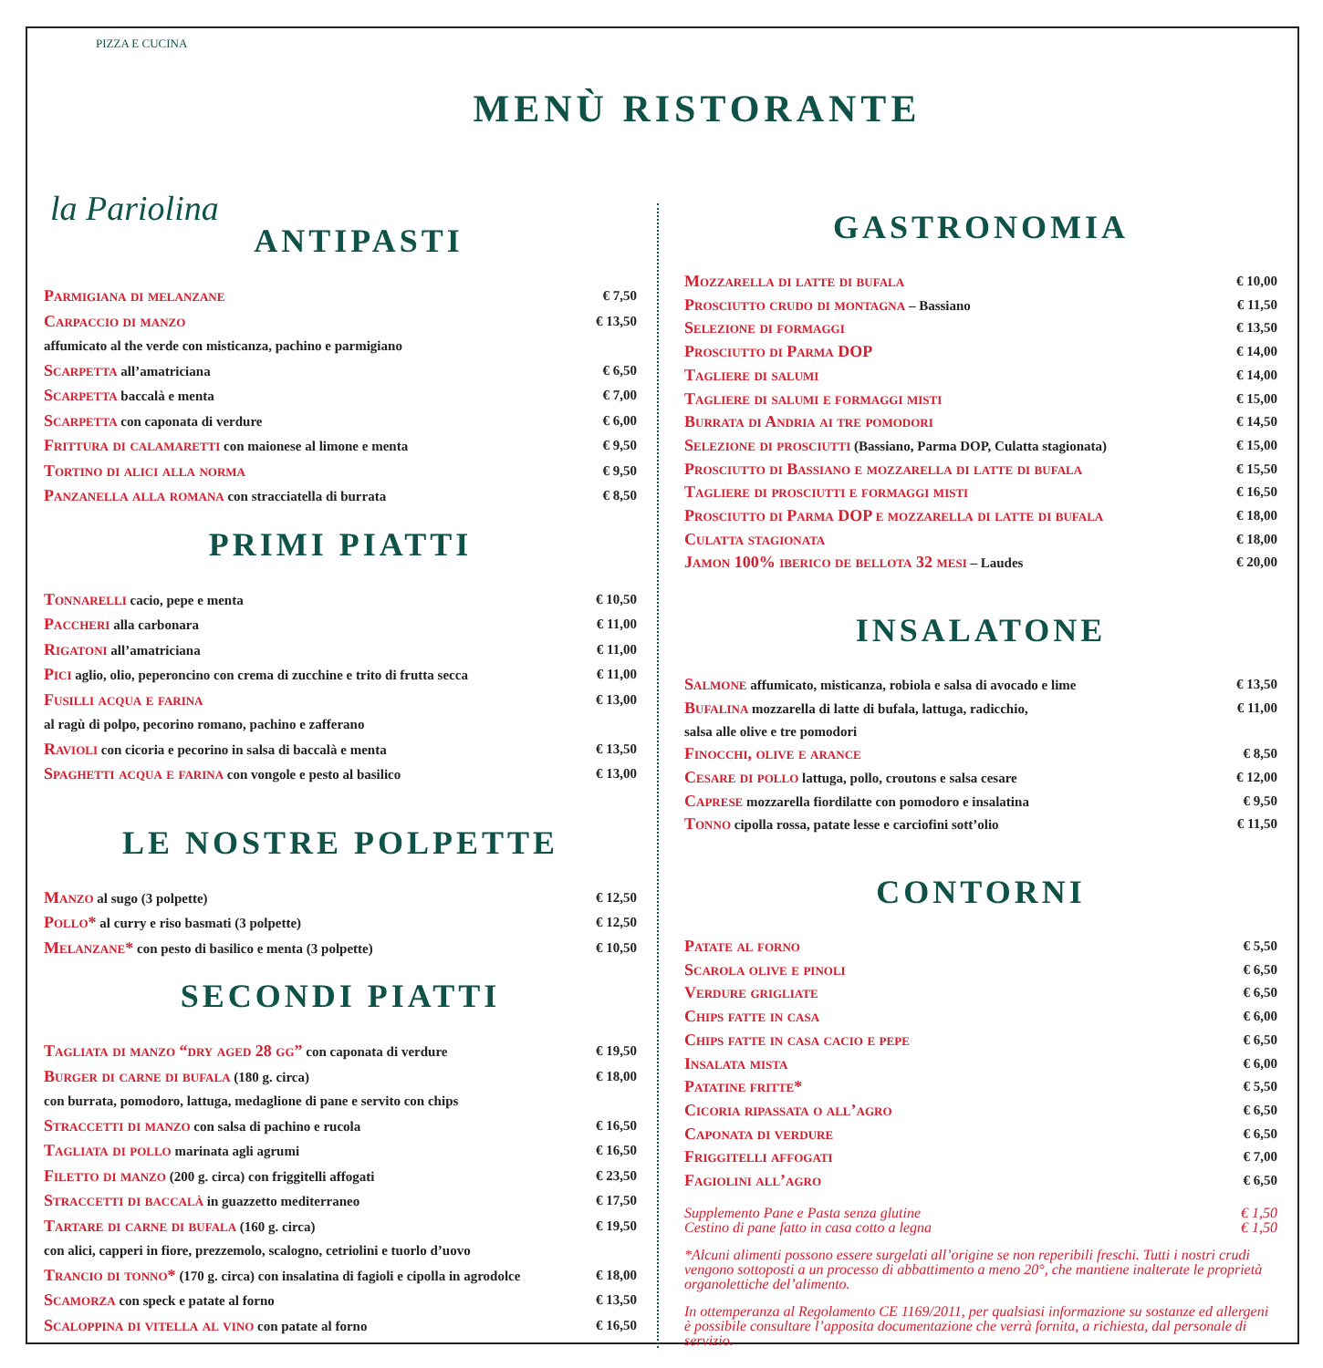PIZZA E CUCINA
la Pariolina
MENÙ RISTORANTE
ANTIPASTI
Parmigiana di melanzane € 7,50
Carpaccio di manzo € 13,50
affumicato al the verde con misticanza, pachino e parmigiano
Scarpetta all’amatriciana € 6,50
Scarpetta baccalà e menta € 7,00
Scarpetta con caponata di verdure € 6,00
Frittura di calamaretti con maionese al limone e menta € 9,50
Tortino di alici alla norma € 9,50
Panzanella alla romana con stracciatella di burrata € 8,50
PRIMI PIATTI
Tonnarelli cacio, pepe e menta € 10,50
Paccheri alla carbonara € 11,00
Rigatoni all’amatriciana € 11,00
Pici aglio, olio, peperoncino con crema di zucchine e trito di frutta secca € 11,00
Fusilli acqua e farina € 13,00
al ragù di polpo, pecorino romano, pachino e zafferano
Ravioli con cicoria e pecorino in salsa di baccalà e menta € 13,50
Spaghetti acqua e farina con vongole e pesto al basilico € 13,00
LE NOSTRE POLPETTE
Manzo al sugo (3 polpette) € 12,50
Pollo* al curry e riso basmati (3 polpette) € 12,50
Melanzane* con pesto di basilico e menta (3 polpette) € 10,50
SECONDI PIATTI
Tagliata di manzo “dry aged 28 gg” con caponata di verdure € 19,50
Burger di carne di bufala (180 g. circa) € 18,00
con burrata, pomodoro, lattuga, medaglione di pane e servito con chips
Straccetti di manzo con salsa di pachino e rucola € 16,50
Tagliata di pollo marinata agli agrumi € 16,50
Filetto di manzo (200 g. circa) con friggitelli affogati € 23,50
Straccetti di baccalà in guazzetto mediterraneo € 17,50
Tartare di carne di bufala (160 g. circa) € 19,50
con alici, capperi in fiore, prezzemolo, scalogno, cetriolini e tuorlo d’uovo
Trancio di tonno* (170 g. circa) con insalatina di fagioli e cipolla in agrodolce € 18,00
Scamorza con speck e patate al forno € 13,50
Scaloppina di vitella al vino con patate al forno € 16,50
GASTRONOMIA
Mozzarella di latte di bufala € 10,00
Prosciutto crudo di montagna – Bassiano € 11,50
Selezione di formaggi € 13,50
Prosciutto di Parma DOP € 14,00
Tagliere di salumi € 14,00
Tagliere di salumi e formaggi misti € 15,00
Burrata di Andria ai tre pomodori € 14,50
Selezione di prosciutti (Bassiano, Parma DOP, Culatta stagionata) € 15,00
Prosciutto di Bassiano e mozzarella di latte di bufala € 15,50
Tagliere di prosciutti e formaggi misti € 16,50
Prosciutto di Parma DOP e mozzarella di latte di bufala € 18,00
Culatta stagionata € 18,00
Jamon 100% iberico de bellota 32 mesi – Laudes € 20,00
INSALATONE
Salmone affumicato, misticanza, robiola e salsa di avocado e lime € 13,50
Bufalina mozzarella di latte di bufala, lattuga, radicchio, € 11,00
salsa alle olive e tre pomodori
Finocchi, olive e arance € 8,50
Cesare di pollo lattuga, pollo, croutons e salsa cesare € 12,00
Caprese mozzarella fiordilatte con pomodoro e insalatina € 9,50
Tonno cipolla rossa, patate lesse e carciofini sott’olio € 11,50
CONTORNI
Patate al forno € 5,50
Scarola olive e pinoli € 6,50
Verdure grigliate € 6,50
Chips fatte in casa € 6,00
Chips fatte in casa cacio e pepe € 6,50
Insalata mista € 6,00
Patatine fritte* € 5,50
Cicoria ripassata o all’agro € 6,50
Caponata di verdure € 6,50
Friggitelli affogati € 7,00
Fagiolini all’agro € 6,50
Supplemento Pane e Pasta senza glutine
Cestino di pane fatto in casa cotto a legna € 1,50
€ 1,50
*Alcuni alimenti possono essere surgelati all’origine se non reperibili freschi. Tutti i nostri crudi vengono sottoposti a un processo di abbattimento a meno 20°, che mantiene inalterate le proprietà organolettiche del’alimento.
In ottemperanza al Regolamento CE 1169/2011, per qualsiasi informazione su sostanze ed allergeni è possibile consultare l’apposita documentazione che verrà fornita, a richiesta, dal personale di servizio.